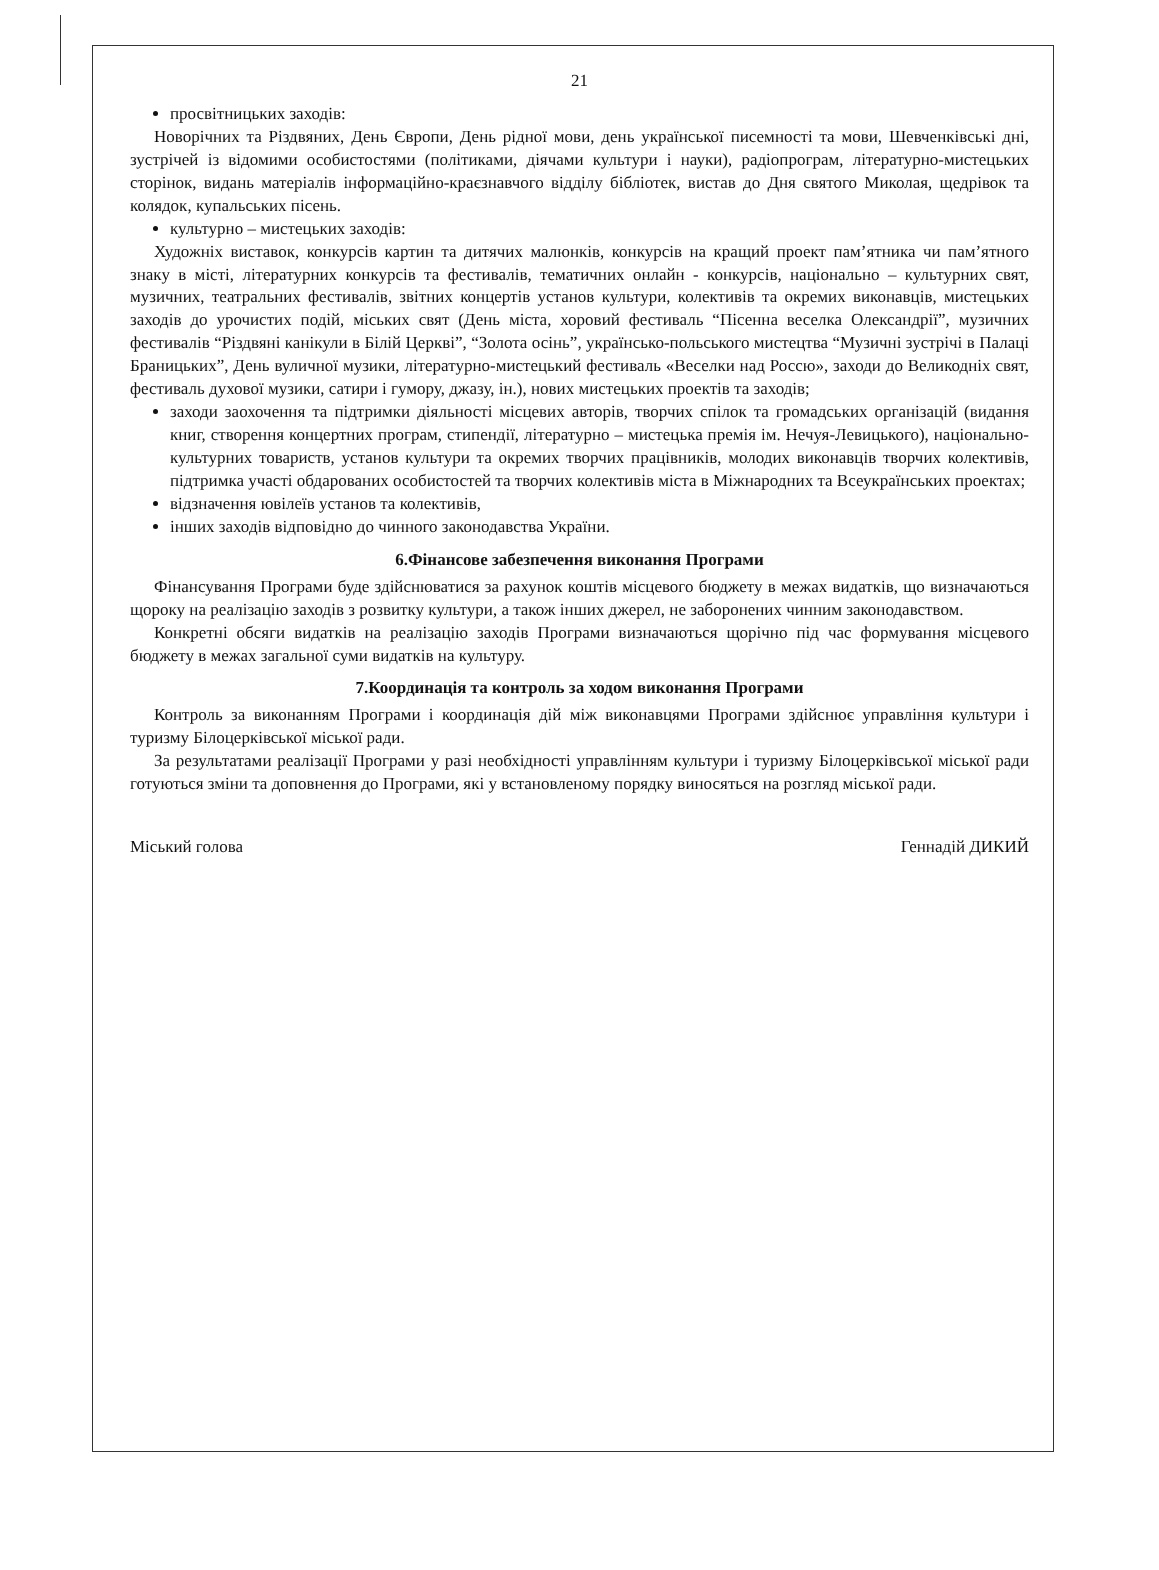21
просвітницьких заходів:
Новорічних та Різдвяних, День Європи, День рідної мови, день української писемності та мови, Шевченківські дні, зустрічей із відомими особистостями (політиками, діячами культури і науки), радіопрограм, літературно-мистецьких сторінок, видань матеріалів інформаційно-краєзнавчого відділу бібліотек, вистав до Дня святого Миколая, щедрівок та колядок, купальських пісень.
культурно – мистецьких заходів:
Художніх виставок, конкурсів картин та дитячих малюнків, конкурсів на кращий проект пам’ятника чи пам’ятного знаку в місті, літературних конкурсів та фестивалів, тематичних онлайн - конкурсів, національно – культурних свят, музичних, театральних фестивалів, звітних концертів установ культури, колективів та окремих виконавців, мистецьких заходів до урочистих подій, міських свят (День міста, хоровий фестиваль “Пісенна веселка Олександрії”, музичних фестивалів “Різдвяні канікули в Білій Церкві”, “Золота осінь”, українсько-польського мистецтва “Музичні зустрічі в Палаці Браницьких”, День вуличної музики, літературно-мистецький фестиваль «Веселки над Россю», заходи до Великодніх свят, фестиваль духової музики, сатири і гумору, джазу, ін.), нових мистецьких проектів та заходів;
заходи заохочення та підтримки діяльності місцевих авторів, творчих спілок та громадських організацій (видання книг, створення концертних програм, стипендії, літературно – мистецька премія ім. Нечуя-Левицького), національно-культурних товариств, установ культури та окремих творчих працівників, молодих виконавців творчих колективів, підтримка участі обдарованих особистостей та творчих колективів міста в Міжнародних та Всеукраїнських проектах;
відзначення ювілеїв установ та колективів,
інших заходів відповідно до чинного законодавства України.
6.Фінансове забезпечення виконання Програми
Фінансування Програми буде здійснюватися за рахунок коштів місцевого бюджету в межах видатків, що визначаються щороку на реалізацію заходів з розвитку культури, а також інших джерел, не заборонених чинним законодавством.
Конкретні обсяги видатків на реалізацію заходів Програми визначаються щорічно під час формування місцевого бюджету в межах загальної суми видатків на культуру.
7.Координація та контроль за ходом виконання Програми
Контроль за виконанням Програми і координація дій між виконавцями Програми здійснює управління культури і туризму Білоцерківської міської ради.
За результатами реалізації Програми у разі необхідності управлінням культури і туризму Білоцерківської міської ради готуються зміни та доповнення до Програми, які у встановленому порядку виносяться на розгляд міської ради.
Міський голова Геннадій ДИКИЙ